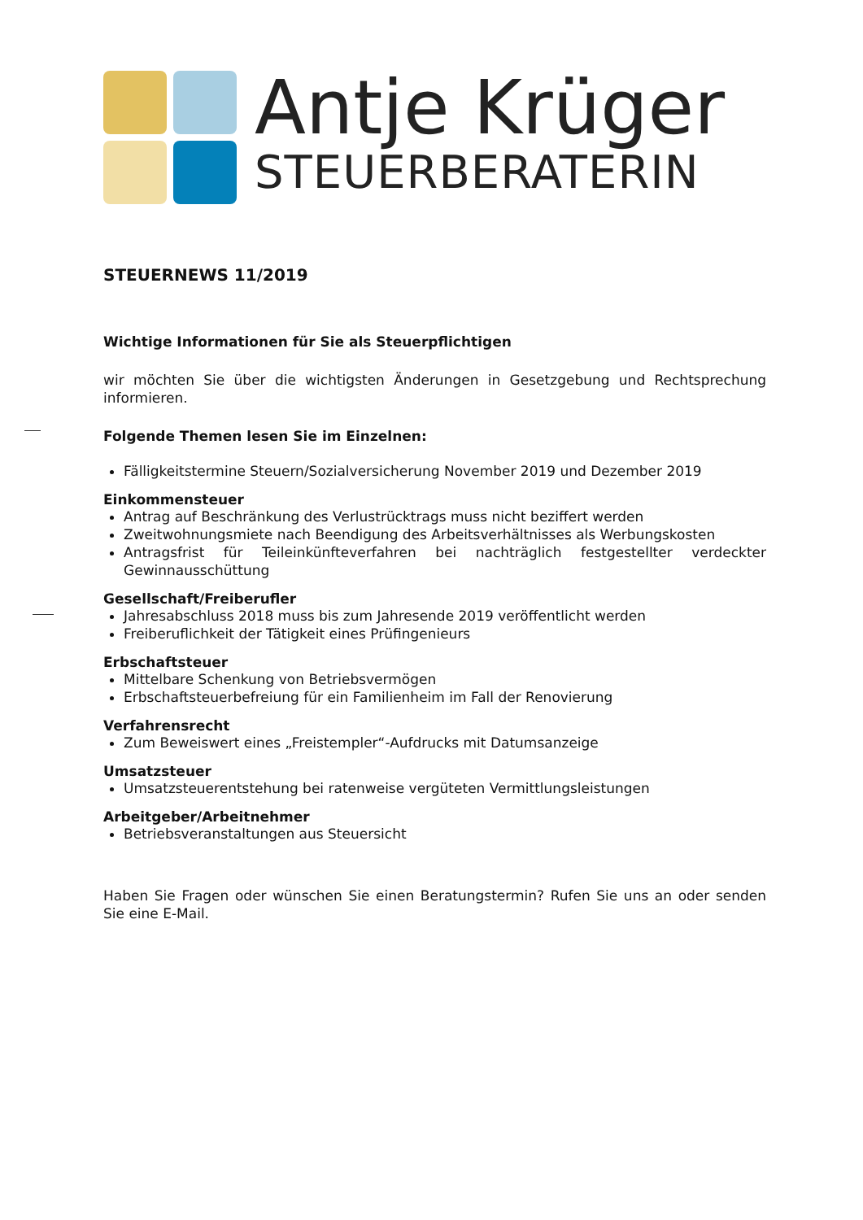Antje Krüger
STEUERBERATERIN
STEUERNEWS 11/2019
Wichtige Informationen für Sie als Steuerpflichtigen
wir möchten Sie über die wichtigsten Änderungen in Gesetzgebung und Rechtsprechung informieren.
Folgende Themen lesen Sie im Einzelnen:
Fälligkeitstermine Steuern/Sozialversicherung November 2019 und Dezember 2019
Einkommensteuer
Antrag auf Beschränkung des Verlustrücktrags muss nicht beziffert werden
Zweitwohnungsmiete nach Beendigung des Arbeitsverhältnisses als Werbungskosten
Antragsfrist für Teileinkünfteverfahren bei nachträglich festgestellter verdeckter Gewinnausschüttung
Gesellschaft/Freiberufler
Jahresabschluss 2018 muss bis zum Jahresende 2019 veröffentlicht werden
Freiberuflichkeit der Tätigkeit eines Prüfingenieurs
Erbschaftsteuer
Mittelbare Schenkung von Betriebsvermögen
Erbschaftsteuerbefreiung für ein Familienheim im Fall der Renovierung
Verfahrensrecht
Zum Beweiswert eines „Freistempler“-Aufdrucks mit Datumsanzeige
Umsatzsteuer
Umsatzsteuerentstehung bei ratenweise vergüteten Vermittlungsleistungen
Arbeitgeber/Arbeitnehmer
Betriebsveranstaltungen aus Steuersicht
Haben Sie Fragen oder wünschen Sie einen Beratungstermin? Rufen Sie uns an oder senden Sie eine E-Mail.